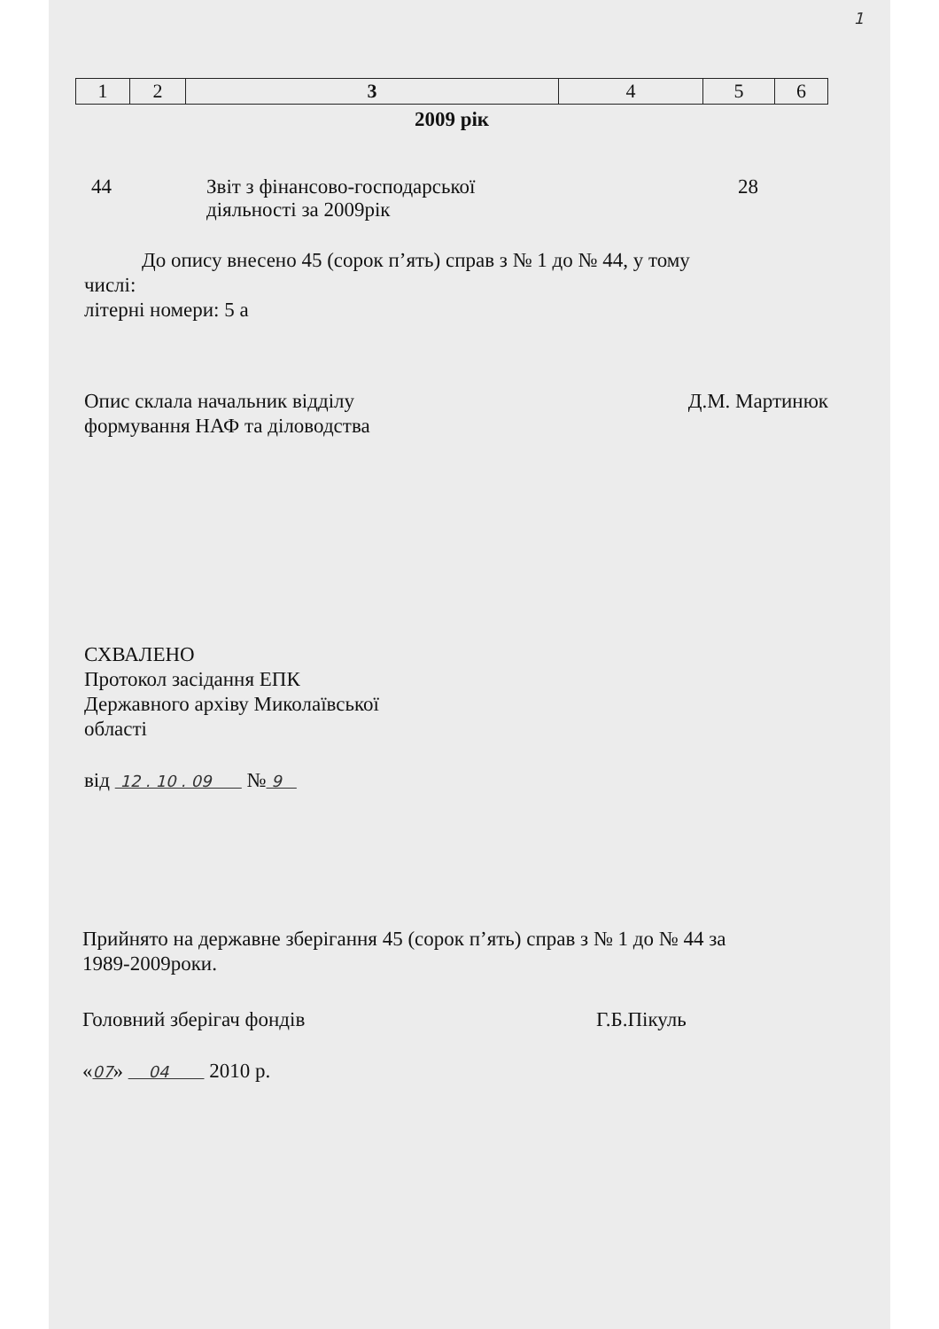1
| 1 | 2 | 3 | 4 | 5 | 6 |
2009 рік
44 Звіт з фінансово-господарської
діяльності за 2009рік
28
До опису внесено 45 (сорок п’ять) справ з № 1 до № 44, у тому
числі:
літерні номери: 5 а
Опис склала начальник відділу
формування НАФ та діловодства
Д.М. Мартинюк
СХВАЛЕНО
Протокол засідання ЕПК
Державного архіву Миколаївської
області
від 12 . 10 . 09 № 9
Прийнято на державне зберігання 45 (сорок п’ять) справ з № 1 до № 44 за
1989-2009роки.
Головний зберігач фондів Г.Б.Пікуль
«07» 04 2010 р.